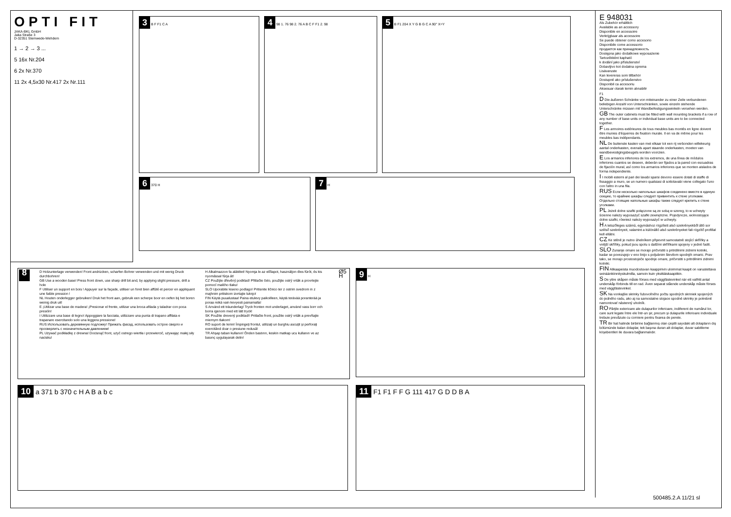OPTI FIT
JAKA-BKL GmbH
Jaka Straße 3
D-32351 Stemwede-Wehdem
1 → 2 → 3 ...
5 16x Nr.204
6 2x Nr.370
11 2x 4,5x30 Nr.417 2x Nr.111
3 B F F1 C A
4 98 1. 76 98 2. 76 A B C F F1 2. 98
5 B F1 204 X Y G B G C A 90° X=Y
6 370 H
7 H
E 948031
Als Zubehör erhältlich
Available as an accessory
Disponible en accessoire
Verkrijgbaar als accessoire
Se puede obtener como accesorio
Disponibile come accessorio
продается как принадлежность
Dostępna jako dodatkowe wyposażenie
Tartozékként kapható
k dodání jako příslušenství
Dobavljivo kot dodatna oprema
Lisävaruste
Kan levereras som tillbehör
Dostupné ako príslušenstvo
Disponibil ca accesoriu
Aksesuar olarak temin alınabilir
F1
D Die äußeren Schränke von miteinander zu einer Zeile verbundenen beliebigen Anzahl von Unterschränken, sowie einzeln stehende Unterschränke müssen mit Wandbefestigungswinkeln versehen werden.
GB The outer cabinets must be fitted with wall mounting brackets if a row of any number of base units or individual base units are to be connected together.
F Les armoires extérieures de tous meubles bas montés en ligne doivent être munies d'équerres de fixation murale. Il en va de même pour les meubles bas indépendants.
NL De buitenste kasten van met elkaar tot een rij verbonden willekeurig aantal onderkasten, evenals apart staande onderkasten, moeten van wandbevestigingsbeugels worden voorzien.
E Los armarios inferiores de los extremos, de una línea de módulos inferiores cuantos se deseen, deberán ser fijados a la pared con escuadras de fijación mural, así como los armarios inferiores que se monten aislados de forma independiente.
I I mobili esterni al pari dei lavabi sparsi devono essere dotati di staffe di fissaggio a muro, se un numero qualsiasi di sottolavabi viene collegato l'uno con l'altro in una fila.
RUS Если несколько напольных шкафов соединено вместе в единую секцию, то крайние шкафы следует привинтить к стене уголками. Отдельно стоящие напольные шкафы также следует крепить к стене уголками.
PL Jeżeli dolne szafki połączone są ze sobą w szereg, to w uchwyty ścienne należy wyposażyć szafki zewnętrzne. Pojedyncze, wolnostojące dolne szafki, również należy wyposażyć w uchwyty.
H A tetszőleges számú, egymáshoz rögzített alsó szekrényekből álló sor szélső szekrényeit, valamint a különálló alsó szekrényeket fali rögzítő profillal kell ellátni.
CZ Ke stěně je nutno úhelníkem připevnit samostatně stojící skříňky a vnější skříňky, pokud jsou spolu s dalšími skříňkami spojeny v jedné řadě.
SLO Zunanje omare se morajo pričvrstiti s pritrdilnimi zidnimi kotniki, kadar se povezujejo v eno linijo s poljubnim številom spodnjih omaric. Prav tako, se morajo prostostoječe spodnje omare, pričvrstiti s pritrdilnimi zidnimi kotniki.
FIN Alikaapeista muodostuvan kaappirivin uloimmat kaapit on varustettava seinäänkiinnityskulmilla, samoin kuin yksittäiskaapitkin.
S De yttre skåpen måste förses med väggfästevinkel när ett valfritt antal underskåp förbinds till en rad. Även separat stående underskåp måste förses med väggfästevinkel.
SK Na vonkajšie skrinky ľubovoľného počtu spodných skriniek spojených do jedného radu, ako aj na samostatne stojace spodné skrinky je potrebné namontovať nástenný uholník.
RO Părţile exterioare ale dulapurilor inferioare, indiferent de numărul lor, care sunt legate între ele într-un şir, precum şi dulapurile inferioare individuale trebuie prevăzute cu corniere pentru fixarea de perete.
TR Bir hat halinde birbirine bağlanmış olan çeşitli sayıdaki alt dolapların dış bölümünde kalan dolaplar, tek başına duran alt dolaplar, duvar sabitleme köşebentleri ile duvara bağlanmalıdır.
8
D Holzunterlage verwenden! Front andrücken, scharfen Bohrer verwenden und mit wenig Druck durchbohren!
GB Use a wooden base! Press front down, use sharp drill bit and, by applying slight pressure, drill a hole
F Utiliser un support en bois ! Appuyer sur la façade, utiliser un foret bien affûté et percer en appliquant une faible pression !
NL Houten onderlegger gebruiken! Druk het front aan, gebruik een scherpe boor en oefen bij het boren weinig druk uit!
E ¡Utilizar una base de madera! ¡Presionar el frente, utilizar una broca afilada y taladrar con poca presión!
I Utilizzare una base di legno! Appoggiare la facciata, utilizzare una punta di trapano affilata e trapanare esercitando solo una leggera pressione!
RUS Использовать деревянную подложку! Прижать фасад, использовать острое сверло и просверлить с незначительным давлением!
PL Używać podkładkę z drewna! Docisnąć front, użyć ostrego wiertła i przewiercić, używając małej siły nacisku!
H Alkalmazzon fa alátétet! Nyomja le az előlapot, használjon éles fúrót, és kis nyomással fúrja át!
CZ Použijte dřevěný podklad! Přitlačte čelo, použijte ostrý vrták a provrtejte pomocí malého tlaku!
SLO Uporabite leseno podlago! Pritisnite ličnico ter z ostrim svedrom in z majhnim pritiskom izvrtajte luknjo!
FIN Käytä puualustaa! Paina etulevy paikoilleen, käytä terävää poranterää ja poraa reikä vain kevyesti painamalla!
S Använd ett träunderlag! Tryck fronten mot underlaget, använd vass borr och borra igenom med ett lätt tryck!
SK Použite drevený podklad!! Pritlačte front, použite ostrý vrták a prevŕtajte miernym tlakom!
RO suport de lemn! Împingeţi frontul, utilizaţi un burghiu ascuţit şi perforaţi exercitând doar o presiune redusă!
TR Ahşap taban kullanın! Önden bastırın, keskin matkap ucu kullanın ve az basınç uygulayarak delin!
Ø5 H
9 H
10 a 371 b 370 c H A B a b c 11 F1 F1 F F G 111 417 G D D B A
500485.2.A 11/21 sl